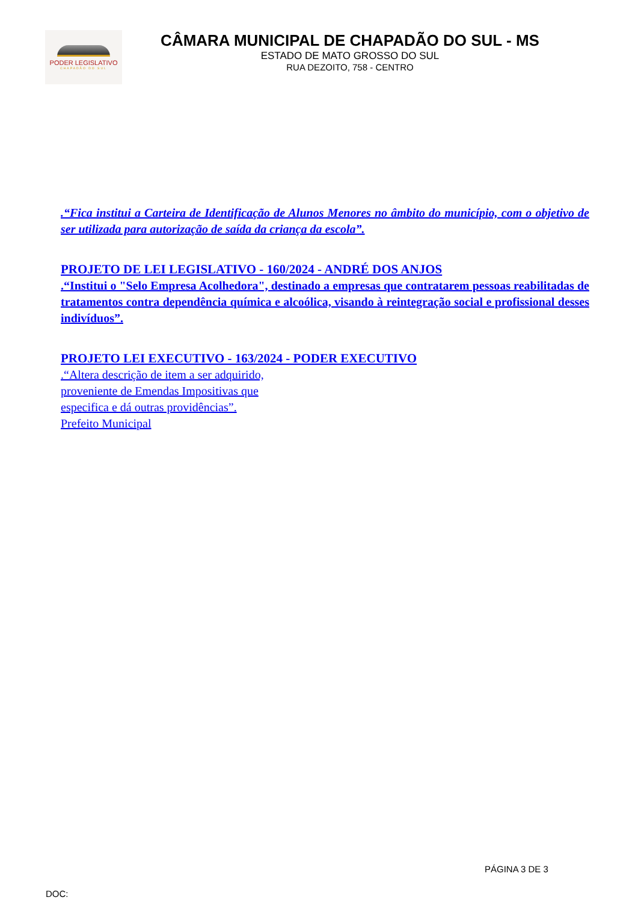PODER LEGISLATIVO
CHAPADÃO DO SUL
CÂMARA MUNICIPAL DE CHAPADÃO DO SUL - MS
ESTADO DE MATO GROSSO DO SUL
RUA DEZOITO, 758 - CENTRO
.“Fica institui a Carteira de Identificação de Alunos Menores no âmbito do município, com o objetivo de ser utilizada para autorização de saída da criança da escola”.
PROJETO DE LEI LEGISLATIVO - 160/2024 - ANDRÉ DOS ANJOS
.“Institui o "Selo Empresa Acolhedora", destinado a empresas que contratarem pessoas reabilitadas de tratamentos contra dependência química e alcoólica, visando à reintegração social e profissional desses indivíduos”.
PROJETO LEI EXECUTIVO - 163/2024 - PODER EXECUTIVO
.“Altera descrição de item a ser adquirido,
proveniente de Emendas Impositivas que
especifica e dá outras providências”.
Prefeito Municipal
PÁGINA 3 DE 3
DOC: